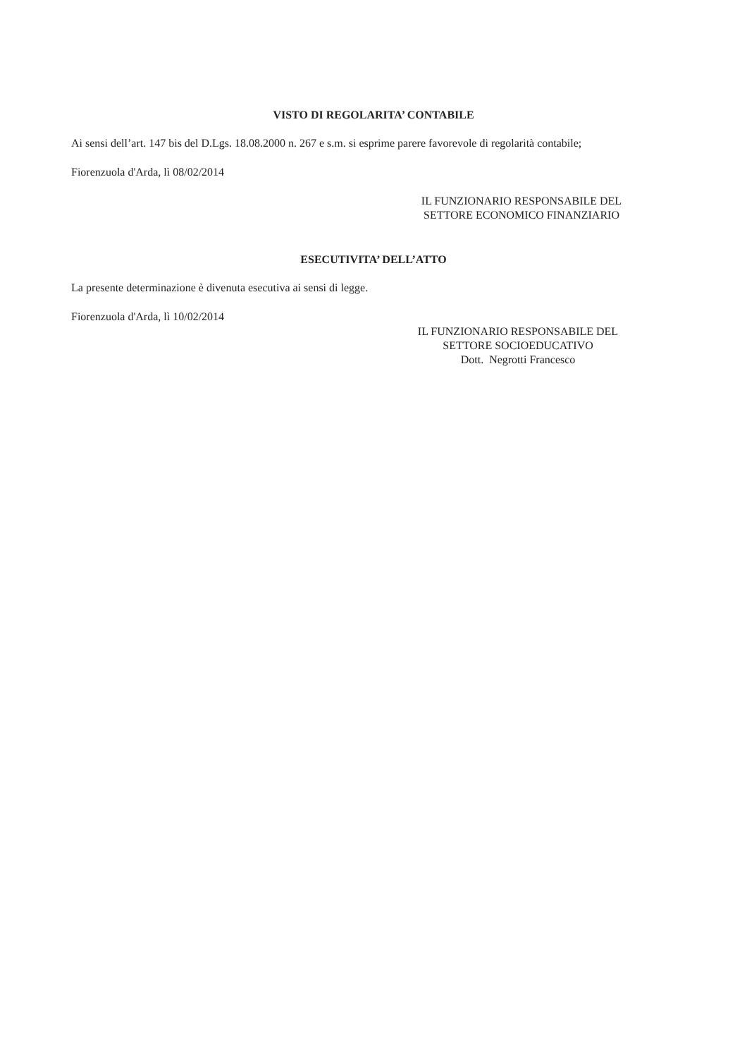VISTO DI REGOLARITA’ CONTABILE
Ai sensi dell’art. 147 bis del D.Lgs. 18.08.2000 n. 267 e s.m. si esprime parere favorevole di regolarità contabile;
Fiorenzuola d'Arda, lì 08/02/2014
IL FUNZIONARIO RESPONSABILE DEL
SETTORE ECONOMICO FINANZIARIO
ESECUTIVITA’ DELL’ATTO
La presente determinazione è divenuta esecutiva ai sensi di legge.
Fiorenzuola d'Arda, lì 10/02/2014
IL FUNZIONARIO RESPONSABILE DEL
SETTORE SOCIOEDUCATIVO
Dott. Negrotti Francesco